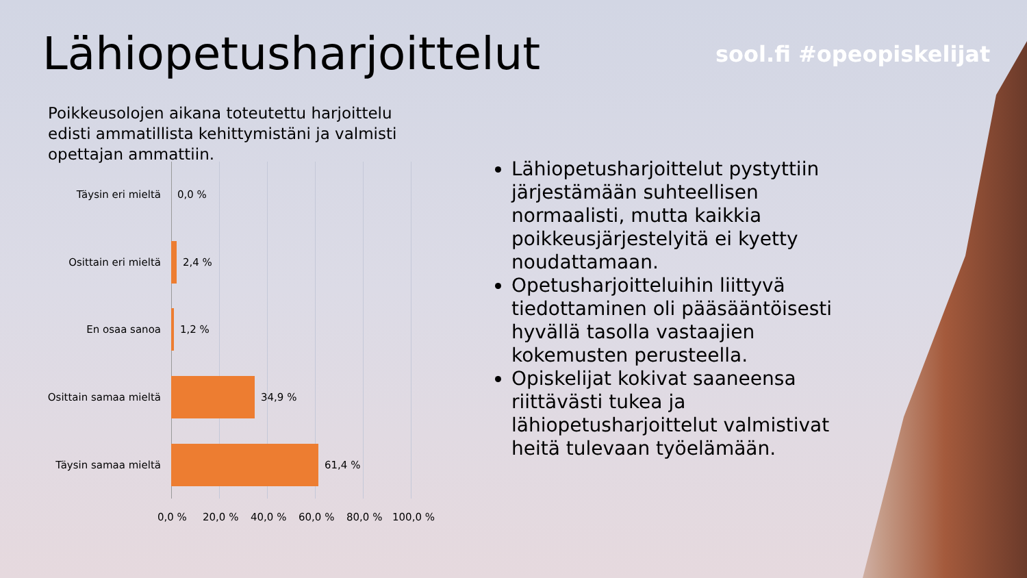Lähiopetusharjoittelut sool.fi #opeopiskelijat
Poikkeusolojen aikana toteutettu harjoittelu edisti ammatillista kehittymistäni ja valmisti opettajan ammattiin.
Täysin eri mieltä 0,0 %
Osittain eri mieltä 2,4 %
En osaa sanoa 1,2 %
Osittain samaa mieltä 34,9 %
Täysin samaa mieltä 61,4 %
0,0 % 20,0 % 40,0 % 60,0 % 80,0 % 100,0 %
Lähiopetusharjoittelut pystyttiin järjestämään suhteellisen normaalisti, mutta kaikkia poikkeusjärjestelyitä ei kyetty noudattamaan.
Opetusharjoitteluihin liittyvä tiedottaminen oli pääsääntöisesti hyvällä tasolla vastaajien kokemusten perusteella.
Opiskelijat kokivat saaneensa riittävästi tukea ja lähiopetusharjoittelut valmistivat heitä tulevaan työelämään.